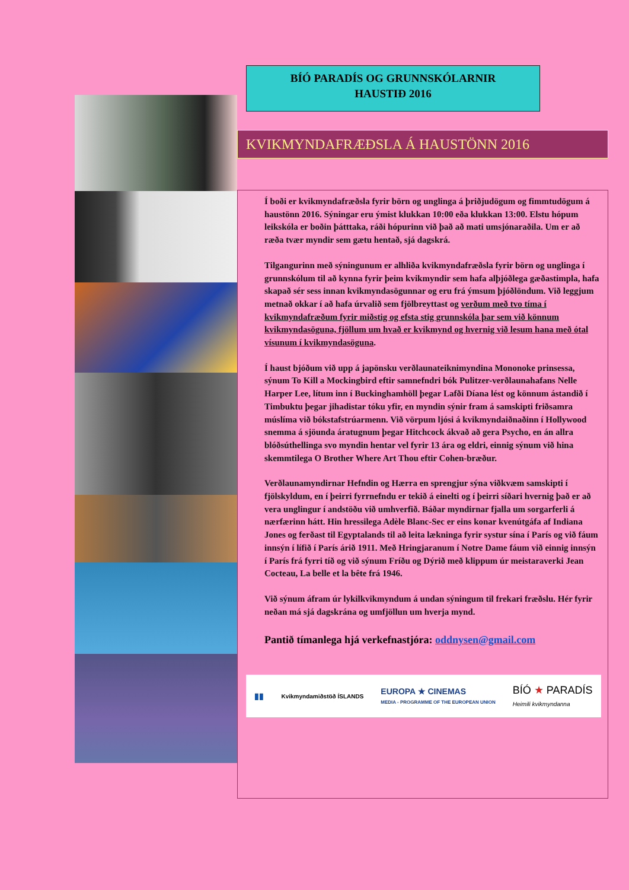BÍÓ PARADÍS OG GRUNNSKÓLARNIR
HAUSTIÐ 2016
KVIKMYNDAFRÆÐSLA Á HAUSTÖNN 2016
Í boði er kvikmyndafræðsla fyrir börn og unglinga á þriðjudögum og fimmtudögum á haustönn 2016. Sýningar eru ýmist klukkan 10:00 eða klukkan 13:00. Elstu hópum leikskóla er boðin þátttaka, ráði hópurinn við það að mati umsjónaraðila. Um er að ræða tvær myndir sem gætu hentað, sjá dagskrá.
Tilgangurinn með sýningunum er alhliða kvikmyndafræðsla fyrir börn og unglinga í grunnskólum til að kynna fyrir þeim kvikmyndir sem hafa alþjóðlega gæðastimpla, hafa skapað sér sess innan kvikmyndasögunnar og eru frá ýmsum þjóðlöndum. Við leggjum metnað okkar í að hafa úrvalið sem fjölbreyttast og verðum með tvo tíma í kvikmyndafræðum fyrir miðstig og efsta stig grunnskóla þar sem við könnum kvikmyndasöguna, fjöllum um hvað er kvikmynd og hvernig við lesum hana með ótal vísunum í kvikmyndasöguna.
Í haust bjóðum við upp á japönsku verðlaunateiknimyndina Mononoke prinsessa, sýnum To Kill a Mockingbird eftir samnefndri bók Pulitzer-verðlaunahafans Nelle Harper Lee, lítum inn í Buckinghamhöll þegar Lafði Díana lést og könnum ástandið í Timbuktu þegar jihadistar tóku yfir, en myndin sýnir fram á samskipti friðsamra múslíma við bókstafstrúarmenn. Við vörpum ljósi á kvikmyndaiðnaðinn í Hollywood snemma á sjöunda áratugnum þegar Hitchcock ákvað að gera Psycho, en án allra blóðsúthellinga svo myndin hentar vel fyrir 13 ára og eldri, einnig sýnum við hina skemmtilega O Brother Where Art Thou eftir Cohen-bræður.
Verðlaunamyndirnar Hefndin og Hærra en sprengjur sýna viðkvæm samskipti í fjölskyldum, en í þeirri fyrrnefndu er tekið á einelti og í þeirri síðari hvernig það er að vera unglingur í andstöðu við umhverfið. Báðar myndirnar fjalla um sorgarferli á nærfærinn hátt. Hin hressilega Adèle Blanc-Sec er eins konar kvenútgáfa af Indiana Jones og ferðast til Egyptalands til að leita lækninga fyrir systur sína í París og við fáum innsýn í lífið í París árið 1911. Með Hringjaranum í Notre Dame fáum við einnig innsýn í París frá fyrri tíð og við sýnum Fríðu og Dýrið með klippum úr meistaraverki Jean Cocteau, La belle et la bête frá 1946.
Við sýnum áfram úr lykilkvikmyndum á undan sýningum til frekari fræðslu. Hér fyrir neðan má sjá dagskrána og umfjöllun um hverja mynd.
Pantið tímanlega hjá verkefnastjóra: oddnysen@gmail.com
▮▮ Kvikmyndamiðstöð ÍSLANDS EUROPA ★ CINEMAS
MEDIA - PROGRAMME OF THE EUROPEAN UNION BÍÓ ★ PARADÍS
Heimili kvikmyndanna